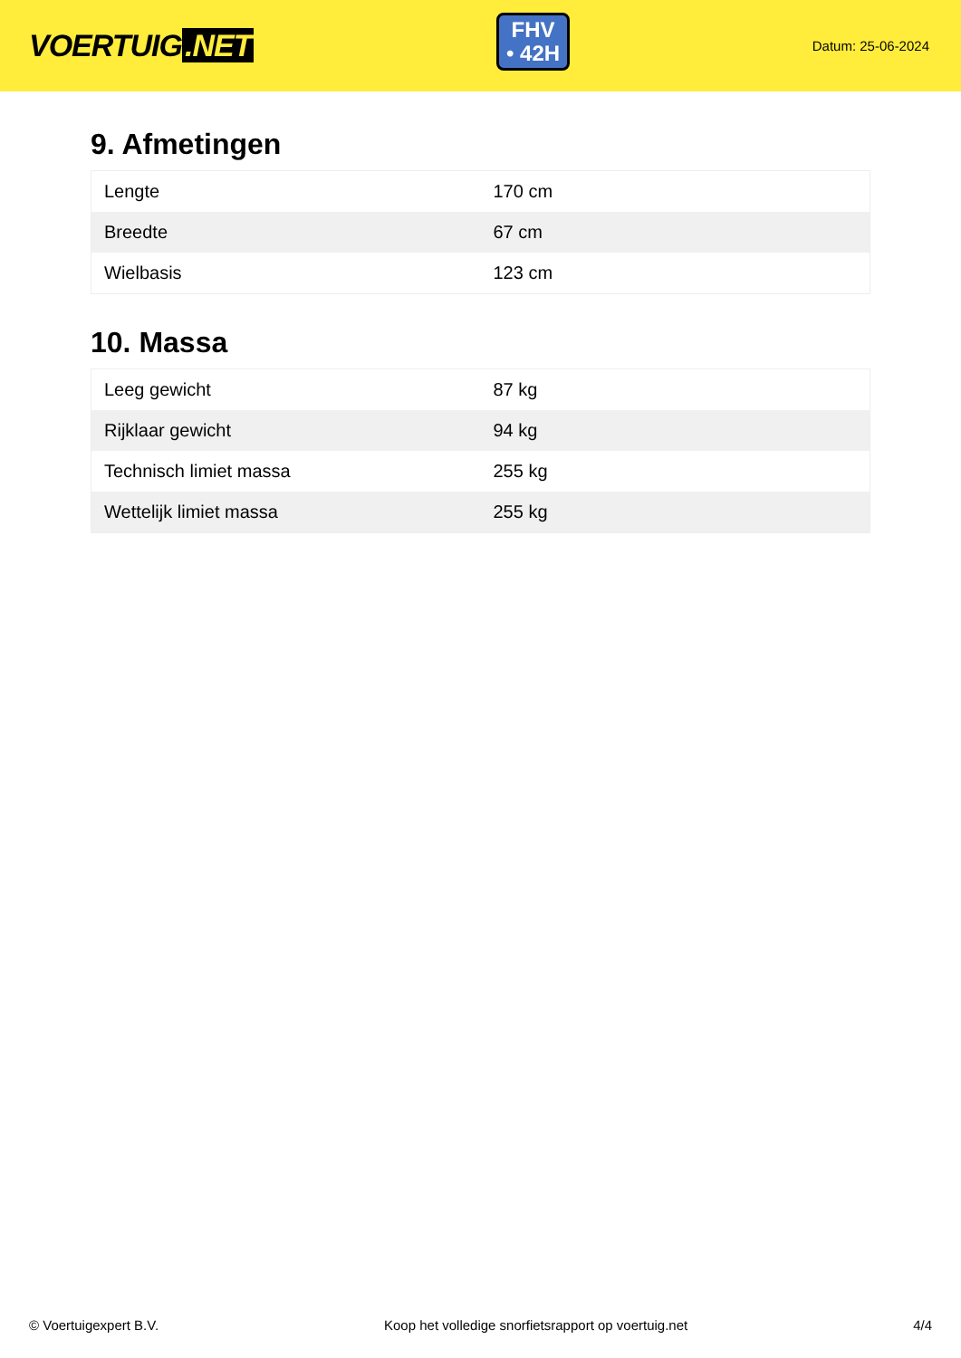VOERTUIG.NET
FHV
• 42H
Datum: 25-06-2024
9. Afmetingen
| Lengte | 170 cm |
| Breedte | 67 cm |
| Wielbasis | 123 cm |
10. Massa
| Leeg gewicht | 87 kg |
| Rijklaar gewicht | 94 kg |
| Technisch limiet massa | 255 kg |
| Wettelijk limiet massa | 255 kg |
© Voertuigexpert B.V. Koop het volledige snorfietsrapport op voertuig.net 4/4